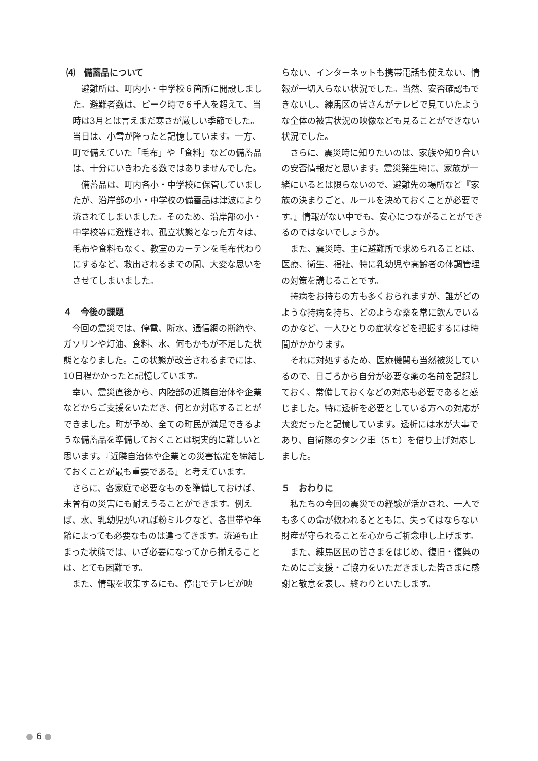⑷　備蓄品について
避難所は、町内小・中学校６箇所に開設しました。避難者数は、ピーク時で６千人を超えて、当時は3月とは言えまだ寒さが厳しい季節でした。当日は、小雪が降ったと記憶しています。一方、町で備えていた「毛布」や「食料」などの備蓄品は、十分にいきわたる数ではありませんでした。
備蓄品は、町内各小・中学校に保管していましたが、沿岸部の小・中学校の備蓄品は津波により流されてしまいました。そのため、沿岸部の小・中学校等に避難され、孤立状態となった方々は、毛布や食料もなく、教室のカーテンを毛布代わりにするなど、救出されるまでの間、大変な思いをさせてしまいました。
４　今後の課題
今回の震災では、停電、断水、通信網の断絶や、ガソリンや灯油、食料、水、何もかもが不足した状態となりました。この状態が改善されるまでには、10日程かかったと記憶しています。
幸い、震災直後から、内陸部の近隣自治体や企業などからご支援をいただき、何とか対応することができました。町が予め、全ての町民が満足できるような備蓄品を準備しておくことは現実的に難しいと思います。『近隣自治体や企業との災害協定を締結しておくことが最も重要である』と考えています。
さらに、各家庭で必要なものを準備しておけば、未曾有の災害にも耐えうることができます。例えば、水、乳幼児がいれば粉ミルクなど、各世帯や年齢によっても必要なものは違ってきます。流通も止まった状態では、いざ必要になってから揃えることは、とても困難です。
また、情報を収集するにも、停電でテレビが映
らない、インターネットも携帯電話も使えない、情報が一切入らない状況でした。当然、安否確認もできないし、練馬区の皆さんがテレビで見ていたような全体の被害状況の映像なども見ることができない状況でした。
さらに、震災時に知りたいのは、家族や知り合いの安否情報だと思います。震災発生時に、家族が一緒にいるとは限らないので、避難先の場所など『家族の決まりごと、ルールを決めておくことが必要です。』情報がない中でも、安心につながることができるのではないでしょうか。
また、震災時、主に避難所で求められることは、医療、衛生、福祉、特に乳幼児や高齢者の体調管理の対策を講じることです。
持病をお持ちの方も多くおられますが、誰がどのような持病を持ち、どのような薬を常に飲んでいるのかなど、一人ひとりの症状などを把握するには時間がかかります。
それに対処するため、医療機関も当然被災しているので、日ごろから自分が必要な薬の名前を記録しておく、常備しておくなどの対応も必要であると感じました。特に透析を必要としている方への対応が大変だったと記憶しています。透析には水が大事であり、自衛隊のタンク車（5ｔ）を借り上げ対応しました。
５　おわりに
私たちの今回の震災での経験が活かされ、一人でも多くの命が救われるとともに、失ってはならない財産が守られることを心からご祈念申し上げます。
また、練馬区民の皆さまをはじめ、復旧・復興のためにご支援・ご協力をいただきました皆さまに感謝と敬意を表し、終わりといたします。
6